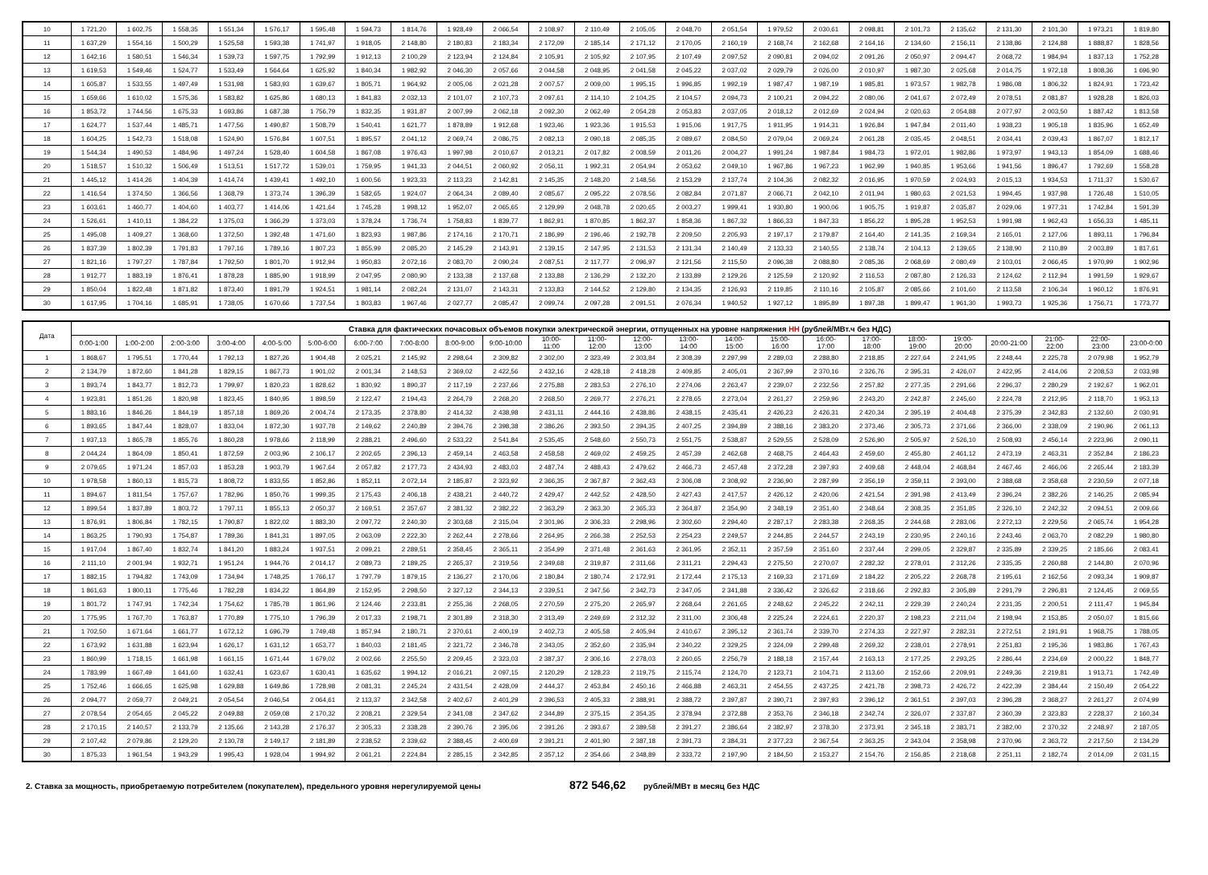| 10 | 1 721,20 | 1 602,75 | 1 558,35 | 1 551,34 | 1 576,17 | 1 595,48 | 1 594,73 | 1 814,76 | 1 928,49 | 2 066,54 | 2 108,97 | 2 110,49 | 2 105,05 | 2 048,70 | 2 051,54 | 1 979,52 | 2 030,61 | 2 098,81 | 2 101,73 | 2 135,62 | 2 131,30 | 2 101,30 | 1 973,21 | 1 819,80 |
| 11 | 1 637,29 | 1 554,16 | 1 500,29 | 1 525,58 | 1 593,38 | 1 741,97 | 1 918,05 | 2 148,80 | 2 180,83 | 2 183,34 | 2 172,09 | 2 185,14 | 2 171,12 | 2 170,05 | 2 160,19 | 2 168,74 | 2 162,68 | 2 164,16 | 2 134,60 | 2 156,11 | 2 138,86 | 2 124,88 | 1 888,87 | 1 828,56 |
| 12 | 1 642,16 | 1 580,51 | 1 546,34 | 1 539,73 | 1 597,75 | 1 792,99 | 1 912,13 | 2 100,29 | 2 123,94 | 2 124,84 | 2 105,91 | 2 105,92 | 2 107,95 | 2 107,49 | 2 097,52 | 2 090,81 | 2 094,02 | 2 091,26 | 2 050,97 | 2 094,47 | 2 068,72 | 1 984,94 | 1 837,13 | 1 752,28 |
| 13 | 1 619,53 | 1 549,46 | 1 524,77 | 1 533,49 | 1 564,64 | 1 625,92 | 1 840,34 | 1 982,92 | 2 046,30 | 2 057,66 | 2 044,58 | 2 048,95 | 2 041,58 | 2 045,22 | 2 037,02 | 2 029,79 | 2 026,00 | 2 010,97 | 1 987,30 | 2 025,68 | 2 014,75 | 1 972,18 | 1 808,36 | 1 696,90 |
| 14 | 1 605,87 | 1 533,55 | 1 497,49 | 1 531,98 | 1 583,93 | 1 639,67 | 1 805,71 | 1 964,92 | 2 005,06 | 2 021,28 | 2 007,57 | 2 009,00 | 1 995,15 | 1 996,85 | 1 992,19 | 1 987,47 | 1 987,19 | 1 985,81 | 1 973,57 | 1 982,78 | 1 986,08 | 1 806,32 | 1 824,91 | 1 723,42 |
| 15 | 1 659,66 | 1 610,02 | 1 575,36 | 1 583,82 | 1 625,86 | 1 680,13 | 1 841,83 | 2 032,13 | 2 101,07 | 2 107,73 | 2 097,61 | 2 114,10 | 2 104,25 | 2 104,57 | 2 094,73 | 2 100,21 | 2 094,22 | 2 080,06 | 2 041,67 | 2 072,49 | 2 078,51 | 2 081,87 | 1 928,28 | 1 826,03 |
| 16 | 1 853,72 | 1 744,56 | 1 675,33 | 1 693,86 | 1 687,38 | 1 756,79 | 1 832,35 | 1 931,87 | 2 007,99 | 2 062,18 | 2 092,30 | 2 062,49 | 2 054,28 | 2 053,83 | 2 037,05 | 2 018,12 | 2 012,69 | 2 024,94 | 2 020,63 | 2 054,88 | 2 077,97 | 2 003,50 | 1 887,42 | 1 813,58 |
| 17 | 1 624,77 | 1 537,44 | 1 485,71 | 1 477,56 | 1 490,87 | 1 508,79 | 1 540,41 | 1 621,77 | 1 878,89 | 1 912,68 | 1 923,46 | 1 923,36 | 1 915,53 | 1 915,06 | 1 917,75 | 1 911,95 | 1 914,31 | 1 926,84 | 1 947,84 | 2 011,40 | 1 938,23 | 1 905,18 | 1 835,96 | 1 652,49 |
| 18 | 1 604,25 | 1 542,73 | 1 518,08 | 1 524,90 | 1 576,84 | 1 607,51 | 1 895,57 | 2 041,12 | 2 069,74 | 2 086,75 | 2 082,13 | 2 090,18 | 2 085,35 | 2 089,67 | 2 084,50 | 2 079,04 | 2 069,24 | 2 061,28 | 2 035,45 | 2 048,51 | 2 034,41 | 2 039,43 | 1 867,07 | 1 812,17 |
| 19 | 1 544,34 | 1 490,53 | 1 484,96 | 1 497,24 | 1 528,40 | 1 604,58 | 1 867,08 | 1 976,43 | 1 997,98 | 2 010,67 | 2 013,21 | 2 017,82 | 2 008,59 | 2 011,26 | 2 004,27 | 1 991,24 | 1 987,84 | 1 984,73 | 1 972,01 | 1 982,86 | 1 973,97 | 1 943,13 | 1 854,09 | 1 688,46 |
| 20 | 1 518,57 | 1 510,32 | 1 506,49 | 1 513,51 | 1 517,72 | 1 539,01 | 1 759,95 | 1 941,33 | 2 044,51 | 2 060,92 | 2 056,11 | 1 992,31 | 2 054,94 | 2 053,62 | 2 049,10 | 1 967,86 | 1 967,23 | 1 962,99 | 1 940,85 | 1 953,66 | 1 941,56 | 1 896,47 | 1 792,69 | 1 558,28 |
| 21 | 1 445,12 | 1 414,26 | 1 404,39 | 1 414,74 | 1 439,41 | 1 492,10 | 1 600,56 | 1 923,33 | 2 113,23 | 2 142,81 | 2 145,35 | 2 148,20 | 2 148,56 | 2 153,29 | 2 137,74 | 2 104,36 | 2 082,32 | 2 016,95 | 1 970,59 | 2 024,93 | 2 015,13 | 1 934,53 | 1 711,37 | 1 530,67 |
| 22 | 1 416,54 | 1 374,50 | 1 366,56 | 1 368,79 | 1 373,74 | 1 396,39 | 1 582,65 | 1 924,07 | 2 064,34 | 2 089,40 | 2 085,67 | 2 095,22 | 2 078,56 | 2 082,84 | 2 071,87 | 2 066,71 | 2 042,10 | 2 011,94 | 1 980,63 | 2 021,53 | 1 994,45 | 1 937,98 | 1 726,48 | 1 510,05 |
| 23 | 1 603,61 | 1 460,77 | 1 404,60 | 1 403,77 | 1 414,06 | 1 421,64 | 1 745,28 | 1 998,12 | 1 952,07 | 2 065,65 | 2 129,99 | 2 048,78 | 2 020,65 | 2 003,27 | 1 999,41 | 1 930,80 | 1 900,06 | 1 905,75 | 1 919,87 | 2 035,87 | 2 029,06 | 1 977,31 | 1 742,84 | 1 591,39 |
| 24 | 1 526,61 | 1 410,11 | 1 384,22 | 1 375,03 | 1 366,29 | 1 373,03 | 1 378,24 | 1 736,74 | 1 758,83 | 1 839,77 | 1 862,91 | 1 870,85 | 1 862,37 | 1 858,36 | 1 867,32 | 1 866,33 | 1 847,33 | 1 856,22 | 1 895,28 | 1 952,53 | 1 991,98 | 1 962,43 | 1 656,33 | 1 485,11 |
| 25 | 1 495,08 | 1 409,27 | 1 368,60 | 1 372,50 | 1 392,48 | 1 471,60 | 1 823,93 | 1 987,86 | 2 174,16 | 2 170,71 | 2 186,99 | 2 196,46 | 2 192,78 | 2 209,50 | 2 205,93 | 2 197,17 | 2 179,87 | 2 164,40 | 2 141,35 | 2 169,34 | 2 165,01 | 2 127,06 | 1 893,11 | 1 796,84 |
| 26 | 1 837,39 | 1 802,39 | 1 791,83 | 1 797,16 | 1 789,16 | 1 807,23 | 1 855,99 | 2 085,20 | 2 145,29 | 2 143,91 | 2 139,15 | 2 147,95 | 2 131,53 | 2 131,34 | 2 140,49 | 2 133,33 | 2 140,55 | 2 138,74 | 2 104,13 | 2 139,65 | 2 138,90 | 2 110,89 | 2 003,89 | 1 817,61 |
| 27 | 1 821,16 | 1 797,27 | 1 787,84 | 1 792,50 | 1 801,70 | 1 912,94 | 1 950,83 | 2 072,16 | 2 083,70 | 2 090,24 | 2 087,51 | 2 117,77 | 2 096,97 | 2 121,56 | 2 115,50 | 2 096,38 | 2 088,80 | 2 085,36 | 2 068,69 | 2 080,49 | 2 103,01 | 2 066,45 | 1 970,99 | 1 902,96 |
| 28 | 1 912,77 | 1 883,19 | 1 876,41 | 1 878,28 | 1 885,90 | 1 918,99 | 2 047,95 | 2 080,90 | 2 133,38 | 2 137,68 | 2 133,88 | 2 136,29 | 2 132,20 | 2 133,89 | 2 129,26 | 2 125,59 | 2 120,92 | 2 116,53 | 2 087,80 | 2 126,33 | 2 124,62 | 2 112,94 | 1 991,59 | 1 929,67 |
| 29 | 1 850,04 | 1 822,48 | 1 871,82 | 1 873,40 | 1 891,79 | 1 924,51 | 1 981,14 | 2 082,24 | 2 131,07 | 2 143,31 | 2 133,83 | 2 144,52 | 2 129,80 | 2 134,35 | 2 126,93 | 2 119,85 | 2 110,16 | 2 105,87 | 2 085,66 | 2 101,60 | 2 113,58 | 2 106,34 | 1 960,12 | 1 876,91 |
| 30 | 1 617,95 | 1 704,16 | 1 685,91 | 1 738,05 | 1 670,66 | 1 737,54 | 1 803,83 | 1 967,46 | 2 027,77 | 2 085,47 | 2 099,74 | 2 097,28 | 2 091,51 | 2 076,34 | 1 940,52 | 1 927,12 | 1 895,89 | 1 897,38 | 1 899,47 | 1 961,30 | 1 993,73 | 1 925,36 | 1 756,71 | 1 773,77 |
| Дата | Ставка для фактических почасовых объемов покупки электрической энергии, отпущенных на уровне напряжения НН (рублей/МВт.ч без НДС) | | | | | | | | | | | | | | | | | | | | | | | |
| --- | --- | --- | --- | --- | --- | --- | --- | --- | --- | --- | --- | --- | --- | --- | --- | --- | --- | --- | --- | --- | --- | --- | --- | --- |
| | 0:00-1:00 | 1:00-2:00 | 2:00-3:00 | 3:00-4:00 | 4:00-5:00 | 5:00-6:00 | 6:00-7:00 | 7:00-8:00 | 8:00-9:00 | 9:00-10:00 | 10:00- 11:00 | 11:00- 12:00 | 12:00- 13:00 | 13:00- 14:00 | 14:00- 15:00 | 15:00- 16:00 | 16:00- 17:00 | 17:00- 18:00 | 18:00- 19:00 | 19:00- 20:00 | 20:00-21:00 | 21:00- 22:00 | 22:00- 23:00 | 23:00-0:00 |
| 1 | 1 868,67 | 1 795,51 | 1 770,44 | 1 792,13 | 1 827,26 | 1 904,48 | 2 025,21 | 2 145,92 | 2 298,64 | 2 309,82 | 2 302,00 | 2 323,49 | 2 303,84 | 2 308,39 | 2 297,99 | 2 289,03 | 2 288,80 | 2 218,85 | 2 227,64 | 2 241,95 | 2 248,44 | 2 225,78 | 2 079,98 | 1 952,79 |
| 2 | 2 134,79 | 1 872,60 | 1 841,28 | 1 829,15 | 1 867,73 | 1 901,02 | 2 001,34 | 2 148,53 | 2 369,02 | 2 422,56 | 2 432,16 | 2 428,18 | 2 418,28 | 2 409,85 | 2 405,01 | 2 367,99 | 2 370,16 | 2 326,76 | 2 395,31 | 2 426,07 | 2 422,95 | 2 414,06 | 2 208,53 | 2 033,98 |
| 3 | 1 893,74 | 1 843,77 | 1 812,73 | 1 799,97 | 1 820,23 | 1 828,62 | 1 830,92 | 1 890,37 | 2 117,19 | 2 237,66 | 2 275,88 | 2 283,53 | 2 276,10 | 2 274,06 | 2 263,47 | 2 239,07 | 2 232,56 | 2 257,82 | 2 277,35 | 2 291,66 | 2 296,37 | 2 280,29 | 2 192,67 | 1 962,01 |
| 4 | 1 923,81 | 1 851,26 | 1 820,98 | 1 823,45 | 1 840,95 | 1 898,59 | 2 122,47 | 2 194,43 | 2 264,79 | 2 268,20 | 2 268,50 | 2 269,77 | 2 276,21 | 2 278,65 | 2 273,04 | 2 261,27 | 2 259,96 | 2 243,20 | 2 242,87 | 2 245,60 | 2 224,78 | 2 212,95 | 2 118,70 | 1 953,13 |
| 5 | 1 883,16 | 1 846,26 | 1 844,19 | 1 857,18 | 1 869,26 | 2 004,74 | 2 173,35 | 2 378,80 | 2 414,32 | 2 438,98 | 2 431,11 | 2 444,16 | 2 438,86 | 2 438,15 | 2 435,41 | 2 426,23 | 2 426,31 | 2 420,34 | 2 395,19 | 2 404,48 | 2 375,39 | 2 342,83 | 2 132,60 | 2 030,91 |
| 6 | 1 893,65 | 1 847,44 | 1 828,07 | 1 833,04 | 1 872,30 | 1 937,78 | 2 149,62 | 2 240,89 | 2 394,76 | 2 398,38 | 2 386,26 | 2 393,50 | 2 394,35 | 2 407,25 | 2 394,89 | 2 388,16 | 2 383,20 | 2 373,46 | 2 305,73 | 2 371,66 | 2 366,00 | 2 338,09 | 2 190,96 | 2 061,13 |
| 7 | 1 937,13 | 1 865,78 | 1 855,76 | 1 860,28 | 1 978,66 | 2 118,99 | 2 288,21 | 2 496,60 | 2 533,22 | 2 541,84 | 2 535,45 | 2 548,60 | 2 550,73 | 2 551,75 | 2 538,87 | 2 529,55 | 2 528,09 | 2 526,90 | 2 505,97 | 2 526,10 | 2 508,93 | 2 456,14 | 2 223,96 | 2 090,11 |
| 8 | 2 044,24 | 1 864,09 | 1 850,41 | 1 872,59 | 2 003,96 | 2 106,17 | 2 202,65 | 2 396,13 | 2 459,14 | 2 463,58 | 2 458,58 | 2 469,02 | 2 459,25 | 2 457,39 | 2 462,68 | 2 468,75 | 2 464,43 | 2 459,60 | 2 455,80 | 2 461,12 | 2 473,19 | 2 463,31 | 2 352,84 | 2 186,23 |
| 9 | 2 079,65 | 1 971,24 | 1 857,03 | 1 853,28 | 1 903,79 | 1 967,64 | 2 057,82 | 2 177,73 | 2 434,93 | 2 483,03 | 2 487,74 | 2 488,43 | 2 479,62 | 2 466,73 | 2 457,48 | 2 372,28 | 2 397,93 | 2 409,68 | 2 448,04 | 2 468,84 | 2 467,46 | 2 466,06 | 2 265,44 | 2 183,39 |
| 10 | 1 978,58 | 1 860,13 | 1 815,73 | 1 808,72 | 1 833,55 | 1 852,86 | 1 852,11 | 2 072,14 | 2 185,87 | 2 323,92 | 2 366,35 | 2 367,87 | 2 362,43 | 2 306,08 | 2 308,92 | 2 236,90 | 2 287,99 | 2 356,19 | 2 359,11 | 2 393,00 | 2 388,68 | 2 358,68 | 2 230,59 | 2 077,18 |
| 11 | 1 894,67 | 1 811,54 | 1 757,67 | 1 782,96 | 1 850,76 | 1 999,35 | 2 175,43 | 2 406,18 | 2 438,21 | 2 440,72 | 2 429,47 | 2 442,52 | 2 428,50 | 2 427,43 | 2 417,57 | 2 426,12 | 2 420,06 | 2 421,54 | 2 391,98 | 2 413,49 | 2 396,24 | 2 382,26 | 2 146,25 | 2 085,94 |
| 12 | 1 899,54 | 1 837,89 | 1 803,72 | 1 797,11 | 1 855,13 | 2 050,37 | 2 169,51 | 2 357,67 | 2 381,32 | 2 382,22 | 2 363,29 | 2 363,30 | 2 365,33 | 2 364,87 | 2 354,90 | 2 348,19 | 2 351,40 | 2 348,64 | 2 308,35 | 2 351,85 | 2 326,10 | 2 242,32 | 2 094,51 | 2 009,66 |
| 13 | 1 876,91 | 1 806,84 | 1 782,15 | 1 790,87 | 1 822,02 | 1 883,30 | 2 097,72 | 2 240,30 | 2 303,68 | 2 315,04 | 2 301,96 | 2 306,33 | 2 298,96 | 2 302,60 | 2 294,40 | 2 287,17 | 2 283,38 | 2 268,35 | 2 244,68 | 2 283,06 | 2 272,13 | 2 229,56 | 2 065,74 | 1 954,28 |
| 14 | 1 863,25 | 1 790,93 | 1 754,87 | 1 789,36 | 1 841,31 | 1 897,05 | 2 063,09 | 2 222,30 | 2 262,44 | 2 278,66 | 2 264,95 | 2 266,38 | 2 252,53 | 2 254,23 | 2 249,57 | 2 244,85 | 2 244,57 | 2 243,19 | 2 230,95 | 2 240,16 | 2 243,46 | 2 063,70 | 2 082,29 | 1 980,80 |
| 15 | 1 917,04 | 1 867,40 | 1 832,74 | 1 841,20 | 1 883,24 | 1 937,51 | 2 099,21 | 2 289,51 | 2 358,45 | 2 365,11 | 2 354,99 | 2 371,48 | 2 361,63 | 2 361,95 | 2 352,11 | 2 357,59 | 2 351,60 | 2 337,44 | 2 299,05 | 2 329,87 | 2 335,89 | 2 339,25 | 2 185,66 | 2 083,41 |
| 16 | 2 111,10 | 2 001,94 | 1 932,71 | 1 951,24 | 1 944,76 | 2 014,17 | 2 089,73 | 2 189,25 | 2 265,37 | 2 319,56 | 2 349,68 | 2 319,87 | 2 311,66 | 2 311,21 | 2 294,43 | 2 275,50 | 2 270,07 | 2 282,32 | 2 278,01 | 2 312,26 | 2 335,35 | 2 260,88 | 2 144,80 | 2 070,96 |
| 17 | 1 882,15 | 1 794,82 | 1 743,09 | 1 734,94 | 1 748,25 | 1 766,17 | 1 797,79 | 1 879,15 | 2 136,27 | 2 170,06 | 2 180,84 | 2 180,74 | 2 172,91 | 2 172,44 | 2 175,13 | 2 169,33 | 2 171,69 | 2 184,22 | 2 205,22 | 2 268,78 | 2 195,61 | 2 162,56 | 2 093,34 | 1 909,87 |
| 18 | 1 861,63 | 1 800,11 | 1 775,46 | 1 782,28 | 1 834,22 | 1 864,89 | 2 152,95 | 2 298,50 | 2 327,12 | 2 344,13 | 2 339,51 | 2 347,56 | 2 342,73 | 2 347,05 | 2 341,88 | 2 336,42 | 2 326,62 | 2 318,66 | 2 292,83 | 2 305,89 | 2 291,79 | 2 296,81 | 2 124,45 | 2 069,55 |
| 19 | 1 801,72 | 1 747,91 | 1 742,34 | 1 754,62 | 1 785,78 | 1 861,96 | 2 124,46 | 2 233,81 | 2 255,36 | 2 268,05 | 2 270,59 | 2 275,20 | 2 265,97 | 2 268,64 | 2 261,65 | 2 248,62 | 2 245,22 | 2 242,11 | 2 229,39 | 2 240,24 | 2 231,35 | 2 200,51 | 2 111,47 | 1 945,84 |
| 20 | 1 775,95 | 1 767,70 | 1 763,87 | 1 770,89 | 1 775,10 | 1 796,39 | 2 017,33 | 2 198,71 | 2 301,89 | 2 318,30 | 2 313,49 | 2 249,69 | 2 312,32 | 2 311,00 | 2 306,48 | 2 225,24 | 2 224,61 | 2 220,37 | 2 198,23 | 2 211,04 | 2 198,94 | 2 153,85 | 2 050,07 | 1 815,66 |
| 21 | 1 702,50 | 1 671,64 | 1 661,77 | 1 672,12 | 1 696,79 | 1 749,48 | 1 857,94 | 2 180,71 | 2 370,61 | 2 400,19 | 2 402,73 | 2 405,58 | 2 405,94 | 2 410,67 | 2 395,12 | 2 361,74 | 2 339,70 | 2 274,33 | 2 227,97 | 2 282,31 | 2 272,51 | 2 191,91 | 1 968,75 | 1 788,05 |
| 22 | 1 673,92 | 1 631,88 | 1 623,94 | 1 626,17 | 1 631,12 | 1 653,77 | 1 840,03 | 2 181,45 | 2 321,72 | 2 346,78 | 2 343,05 | 2 352,60 | 2 335,94 | 2 340,22 | 2 329,25 | 2 324,09 | 2 299,48 | 2 269,32 | 2 238,01 | 2 278,91 | 2 251,83 | 2 195,36 | 1 983,86 | 1 767,43 |
| 23 | 1 860,99 | 1 718,15 | 1 661,98 | 1 661,15 | 1 671,44 | 1 679,02 | 2 002,66 | 2 255,50 | 2 209,45 | 2 323,03 | 2 387,37 | 2 306,16 | 2 278,03 | 2 260,65 | 2 256,79 | 2 188,18 | 2 157,44 | 2 163,13 | 2 177,25 | 2 293,25 | 2 286,44 | 2 234,69 | 2 000,22 | 1 848,77 |
| 24 | 1 783,99 | 1 667,49 | 1 641,60 | 1 632,41 | 1 623,67 | 1 630,41 | 1 635,62 | 1 994,12 | 2 016,21 | 2 097,15 | 2 120,29 | 2 128,23 | 2 119,75 | 2 115,74 | 2 124,70 | 2 123,71 | 2 104,71 | 2 113,60 | 2 152,66 | 2 209,91 | 2 249,36 | 2 219,81 | 1 913,71 | 1 742,49 |
| 25 | 1 752,46 | 1 666,65 | 1 625,98 | 1 629,88 | 1 649,86 | 1 728,98 | 2 081,31 | 2 245,24 | 2 431,54 | 2 428,09 | 2 444,37 | 2 453,84 | 2 450,16 | 2 466,88 | 2 463,31 | 2 454,55 | 2 437,25 | 2 421,78 | 2 398,73 | 2 426,72 | 2 422,39 | 2 384,44 | 2 150,49 | 2 054,22 |
| 26 | 2 094,77 | 2 059,77 | 2 049,21 | 2 054,54 | 2 046,54 | 2 064,61 | 2 113,37 | 2 342,58 | 2 402,67 | 2 401,29 | 2 396,53 | 2 405,33 | 2 388,91 | 2 388,72 | 2 397,87 | 2 390,71 | 2 397,93 | 2 396,12 | 2 361,51 | 2 397,03 | 2 396,28 | 2 368,27 | 2 261,27 | 2 074,99 |
| 27 | 2 078,54 | 2 054,65 | 2 045,22 | 2 049,88 | 2 059,08 | 2 170,32 | 2 208,21 | 2 329,54 | 2 341,08 | 2 347,62 | 2 344,89 | 2 375,15 | 2 354,35 | 2 378,94 | 2 372,88 | 2 353,76 | 2 346,18 | 2 342,74 | 2 326,07 | 2 337,87 | 2 360,39 | 2 323,83 | 2 228,37 | 2 160,34 |
| 28 | 2 170,15 | 2 140,57 | 2 133,79 | 2 135,66 | 2 143,28 | 2 176,37 | 2 305,33 | 2 338,28 | 2 390,76 | 2 395,06 | 2 391,26 | 2 393,67 | 2 389,58 | 2 391,27 | 2 386,64 | 2 382,97 | 2 378,30 | 2 373,91 | 2 345,18 | 2 383,71 | 2 382,00 | 2 370,32 | 2 248,97 | 2 187,05 |
| 29 | 2 107,42 | 2 079,86 | 2 129,20 | 2 130,78 | 2 149,17 | 2 181,89 | 2 238,52 | 2 339,62 | 2 388,45 | 2 400,69 | 2 391,21 | 2 401,90 | 2 387,18 | 2 391,73 | 2 384,31 | 2 377,23 | 2 367,54 | 2 363,25 | 2 343,04 | 2 358,98 | 2 370,96 | 2 363,72 | 2 217,50 | 2 134,29 |
| 30 | 1 875,33 | 1 961,54 | 1 943,29 | 1 995,43 | 1 928,04 | 1 994,92 | 2 061,21 | 2 224,84 | 2 285,15 | 2 342,85 | 2 357,12 | 2 354,66 | 2 348,89 | 2 333,72 | 2 197,90 | 2 184,50 | 2 153,27 | 2 154,76 | 2 156,85 | 2 218,68 | 2 251,11 | 2 182,74 | 2 014,09 | 2 031,15 |
2. Ставка за мощность, приобретаемую потребителем (покупателем), предельного уровня нерегулируемой цены 872 546,62 рублей/МВт в месяц без НДС